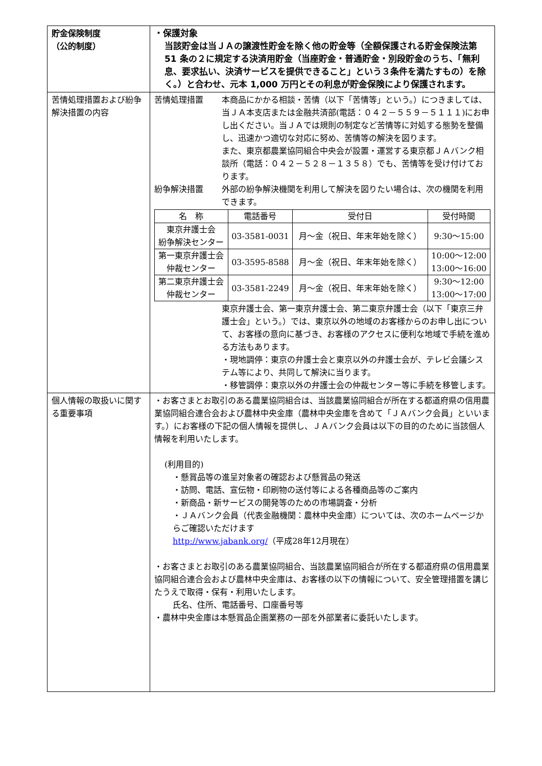| 貯金保険制度 （公的制度） | ・保護対象 当該貯金は当ＪＡの譲渡性貯金を除く他の貯金等（全額保護される貯金保険法第 51 条の２に規定する決済用貯金（当座貯金・普通貯金・別段貯金のうち、「無利息、要求払い、決済サービスを提供できること」という３条件を満たすもの）を除く。）と合わせ、元本 1,000 万円とその利息が貯金保険により保護されます。 |
| 苦情処理措置および紛争解決措置の内容 | 苦情処理措置 本商品にかかる相談・苦情（以下「苦情等」という。）につきましては、当ＪＡ本支店または金融共済部(電話：０４２－５５９－５１１１)にお申し出ください。当ＪＡでは規則の制定など苦情等に対処する態勢を整備し、迅速かつ適切な対応に努め、苦情等の解決を図ります。 また、東京都農業協同組合中央会が設置・運営する東京都ＪＡバンク相談所（電話：０４２－５２８－１３５８）でも、苦情等を受け付けております。 紛争解決措置 外部の紛争解決機関を利用して解決を図りたい場合は、次の機関を利用できます。 / 名 称 / 電話番号 / 受付日 / 受付時間 / / 東京弁護士会 紛争解決センター / 03-3581-0031 / 月～金（祝日、年末年始を除く） / 9:30～15:00 / / 第一東京弁護士会 仲裁センター / 03-3595-8588 / 月～金（祝日、年末年始を除く） / 10:00～12:00 13:00～16:00 / / 第二東京弁護士会 仲裁センター / 03-3581-2249 / 月～金（祝日、年末年始を除く） / 9:30～12:00 13:00～17:00 / 東京弁護士会、第一東京弁護士会、第二東京弁護士会（以下「東京三弁護士会」という。）では、東京以外の地域のお客様からのお申し出について、お客様の意向に基づき、お客様のアクセスに便利な地域で手続を進める方法もあります。 ・現地調停：東京の弁護士会と東京以外の弁護士会が、テレビ会議システム等により、共同して解決に当ります。 ・移管調停：東京以外の弁護士会の仲裁センター等に手続を移管します。 |
| 個人情報の取扱いに関する重要事項 | ・お客さまとお取引のある農業協同組合は、当該農業協同組合が所在する都道府県の信用農業協同組合連合会および農林中央金庫（農林中央金庫を含めて「ＪＡバンク会員」といいます。）にお客様の下記の個人情報を提供し、ＪＡバンク会員は以下の目的のために当該個人情報を利用いたします。 (利用目的) ・懸賞品等の進呈対象者の確認および懸賞品の発送 ・訪問、電話、宣伝物・印刷物の送付等による各種商品等のご案内 ・新商品・新サービスの開発等のための市場調査・分析 ・ＪＡバンク会員（代表金融機関：農林中央金庫）については、次のホームページからご確認いただけます http://www.jabank.org/ （平成28年12月現在） ・お客さまとお取引のある農業協同組合、当該農業協同組合が所在する都道府県の信用農業協同組合連合会および農林中央金庫は、お客様の以下の情報について、安全管理措置を講じたうえで取得・保有・利用いたします。 氏名、住所、電話番号、口座番号等 ・農林中央金庫は本懸賞品企画業務の一部を外部業者に委託いたします。 |